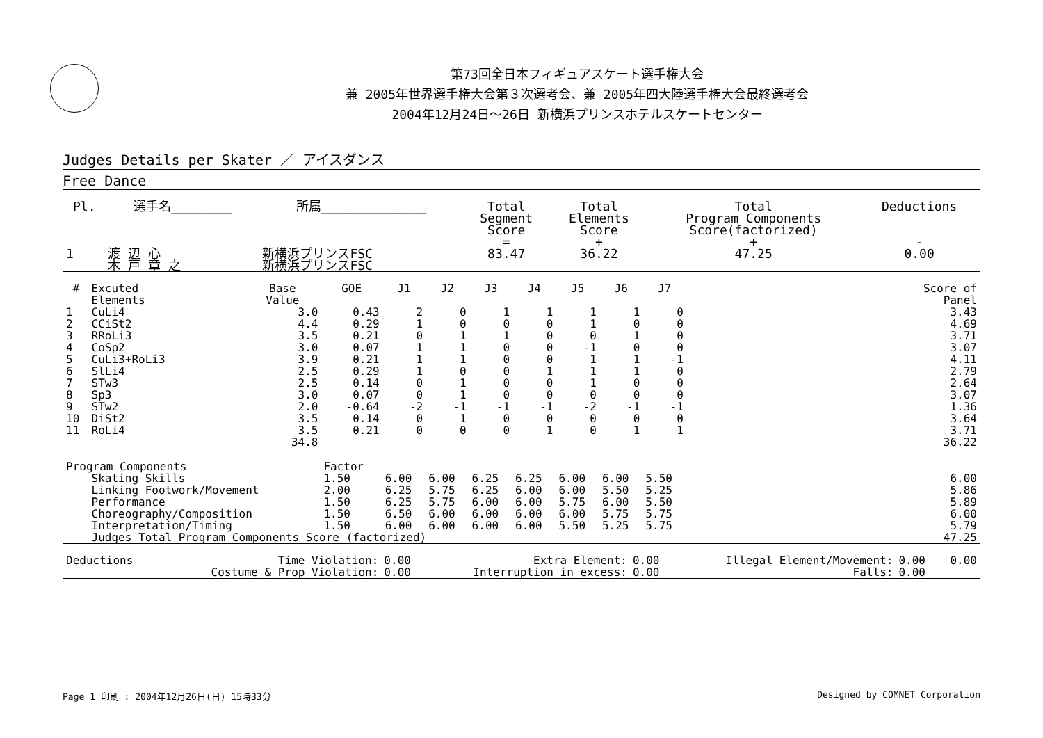第73回全日本フィギュアスケート選手権大会
兼 2005年世界選手権大会第３次選考会、兼 2005年四大陸選手権大会最終選考会
2004年12月24日～26日 新横浜プリンスホテルスケートセンター
Judges Details per Skater ／ アイスダンス
Free Dance
| Pl. | 選手名________ | 所属______________ | Total Segment Score = | Total Elements Score + | Total Program Components Score(factorized) + | Deductions - |
| --- | --- | --- | --- | --- | --- | --- |
| 1 | 渡 辺 心 木 戸 章 之 | 新横浜プリンスFSC 新横浜プリンスFSC | 83.47 | 36.22 | 47.25 | 0.00 |
| # | Excuted Elements | Base Value | GOE | J1 | J2 | J3 | J4 | J5 | J6 | J7 | | Score of Panel |
| --- | --- | --- | --- | --- | --- | --- | --- | --- | --- | --- | --- | --- |
| 1 | CuLi4 | 3.0 | 0.43 | 2 | 0 | 1 | 1 | 1 | 1 | 0 | | 3.43 |
| 2 | CCiSt2 | 4.4 | 0.29 | 1 | 0 | 0 | 0 | 1 | 0 | 0 | | 4.69 |
| 3 | RRoLi3 | 3.5 | 0.21 | 0 | 1 | 1 | 0 | 0 | 1 | 0 | | 3.71 |
| 4 | CoSp2 | 3.0 | 0.07 | 1 | 1 | 0 | 0 | -1 | 0 | 0 | | 3.07 |
| 5 | CuLi3+RoLi3 | 3.9 | 0.21 | 1 | 1 | 0 | 0 | 1 | 1 | -1 | | 4.11 |
| 6 | SlLi4 | 2.5 | 0.29 | 1 | 0 | 0 | 1 | 1 | 1 | 0 | | 2.79 |
| 7 | STw3 | 2.5 | 0.14 | 0 | 1 | 0 | 0 | 1 | 0 | 0 | | 2.64 |
| 8 | Sp3 | 3.0 | 0.07 | 0 | 1 | 0 | 0 | 0 | 0 | 0 | | 3.07 |
| 9 | STw2 | 2.0 | -0.64 | -2 | -1 | -1 | -1 | -2 | -1 | -1 | | 1.36 |
| 10 | DiSt2 | 3.5 | 0.14 | 0 | 1 | 0 | 0 | 0 | 0 | 0 | | 3.64 |
| 11 | RoLi4 | 3.5 | 0.21 | 0 | 0 | 0 | 1 | 0 | 1 | 1 | | 3.71 |
| | | 34.8 | | | | | | | | | | 36.22 |
| Program Components | | | Factor | | | | | | | | | |
| | Skating Skills | | 1.50 | 6.00 | 6.00 | 6.25 | 6.25 | 6.00 | 6.00 | 5.50 | | 6.00 |
| | Linking Footwork/Movement | | 2.00 | 6.25 | 5.75 | 6.25 | 6.00 | 6.00 | 5.50 | 5.25 | | 5.86 |
| | Performance | | 1.50 | 6.25 | 5.75 | 6.00 | 6.00 | 5.75 | 6.00 | 5.50 | | 5.89 |
| | Choreography/Composition | | 1.50 | 6.50 | 6.00 | 6.00 | 6.00 | 6.00 | 5.75 | 5.75 | | 6.00 |
| | Interpretation/Timing | | 1.50 | 6.00 | 6.00 | 6.00 | 6.00 | 5.50 | 5.25 | 5.75 | | 5.79 |
| | Judges Total Program Components Score (factorized) | | | | | | | | | | | 47.25 |
| Deductions | Time Violation: | 0.00 | Extra Element: | 0.00 | Illegal Element/Movement: | 0.00 | 0.00 |
| | Costume & Prop Violation: | 0.00 | Interruption in excess: | 0.00 | Falls: | 0.00 | |
Page 1 印刷 : 2004年12月26日(日) 15時33分 Designed by COMNET Corporation